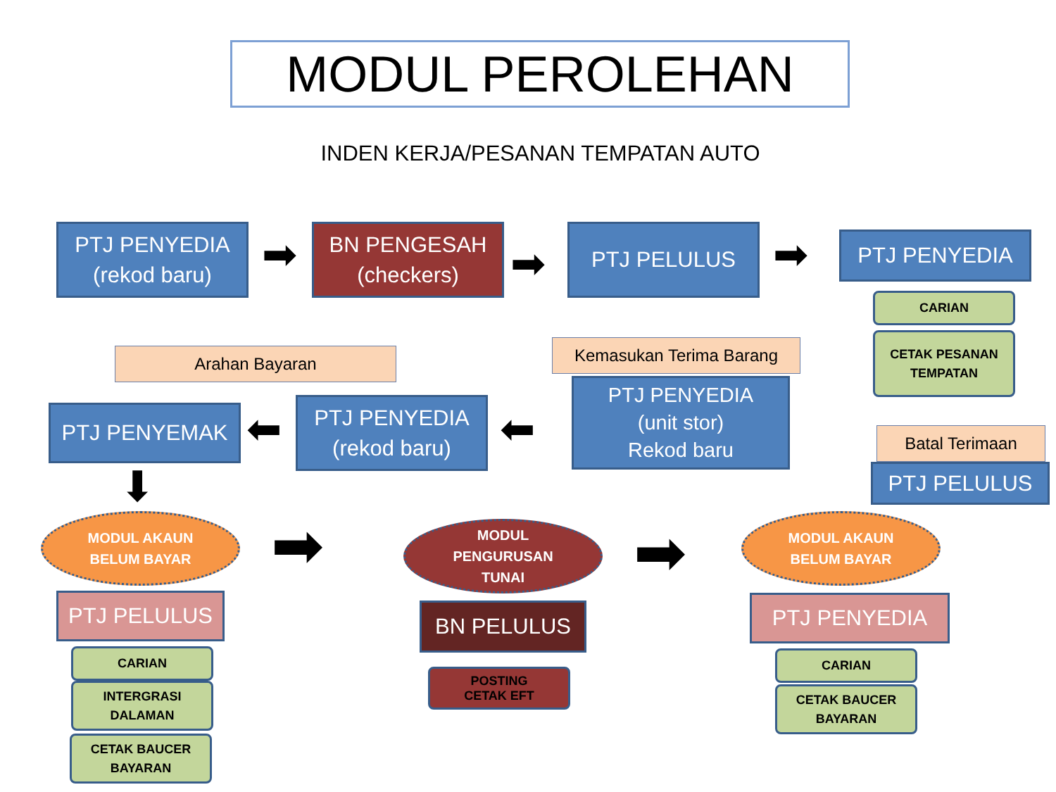MODUL PEROLEHAN
INDEN KERJA/PESANAN TEMPATAN AUTO
PTJ PENYEDIA
(rekod baru)
➡
BN PENGESAH
(checkers)
➡
PTJ PELULUS ➡ PTJ PENYEDIA
CARIAN
CETAK PESANAN
TEMPATAN
Arahan Bayaran Kemasukan Terima Barang
PTJ PENYEDIA
(unit stor)
Rekod baru
PTJ PENYEMAK ⬅
PTJ PENYEDIA
(rekod baru)
⬅ Batal Terimaan
PTJ PELULUS
⬇
MODUL AKAUN
BELUM BAYAR
➡
MODUL
PENGURUSAN
TUNAI
➡
MODUL AKAUN
BELUM BAYAR
PTJ PELULUS BN PELULUS PTJ PENYEDIA
CARIAN
POSTING
CETAK EFT
CARIAN
INTERGRASI
DALAMAN
CETAK BAUCER
BAYARAN
CETAK BAUCER
BAYARAN